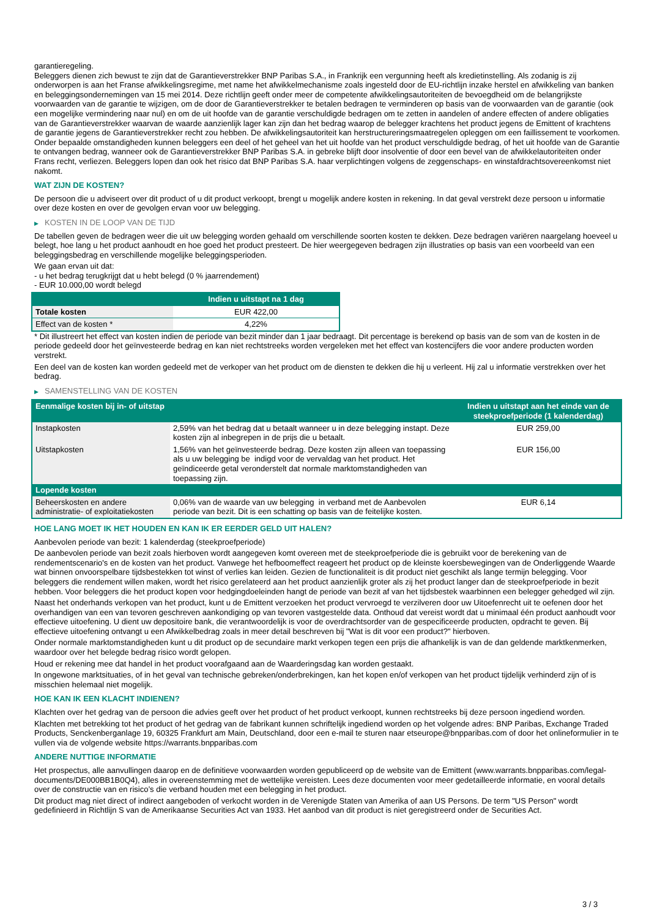garantieregeling.
Beleggers dienen zich bewust te zijn dat de Garantieverstrekker BNP Paribas S.A., in Frankrijk een vergunning heeft als kredietinstelling. Als zodanig is zij onderworpen is aan het Franse afwikkelingsregime, met name het afwikkelmechanisme zoals ingesteld door de EU-richtlijn inzake herstel en afwikkeling van banken en beleggingsondernemingen van 15 mei 2014. Deze richtlijn geeft onder meer de competente afwikkelingsautoriteiten de bevoegdheid om de belangrijkste voorwaarden van de garantie te wijzigen, om de door de Garantieverstrekker te betalen bedragen te verminderen op basis van de voorwaarden van de garantie (ook een mogelijke vermindering naar nul) en om de uit hoofde van de garantie verschuldigde bedragen om te zetten in aandelen of andere effecten of andere obligaties van de Garantieverstrekker waarvan de waarde aanzienlijk lager kan zijn dan het bedrag waarop de belegger krachtens het product jegens de Emittent of krachtens de garantie jegens de Garantieverstrekker recht zou hebben. De afwikkelingsautoriteit kan herstructureringsmaatregelen opleggen om een faillissement te voorkomen. Onder bepaalde omstandigheden kunnen beleggers een deel of het geheel van het uit hoofde van het product verschuldigde bedrag, of het uit hoofde van de Garantie te ontvangen bedrag, wanneer ook de Garantieverstrekker BNP Paribas S.A. in gebreke blijft door insolventie of door een bevel van de afwikkelautoriteiten onder Frans recht, verliezen. Beleggers lopen dan ook het risico dat BNP Paribas S.A. haar verplichtingen volgens de zeggenschaps- en winstafdrachtsovereenkomst niet nakomt.
WAT ZIJN DE KOSTEN?
De persoon die u adviseert over dit product of u dit product verkoopt, brengt u mogelijk andere kosten in rekening. In dat geval verstrekt deze persoon u informatie over deze kosten en over de gevolgen ervan voor uw belegging.
▶ KOSTEN IN DE LOOP VAN DE TIJD
De tabellen geven de bedragen weer die uit uw belegging worden gehaald om verschillende soorten kosten te dekken. Deze bedragen variëren naargelang hoeveel u belegt, hoe lang u het product aanhoudt en hoe goed het product presteert. De hier weergegeven bedragen zijn illustraties op basis van een voorbeeld van een beleggingsbedrag en verschillende mogelijke beleggingsperioden.
We gaan ervan uit dat:
- u het bedrag terugkrijgt dat u hebt belegd (0 % jaarrendement)
- EUR 10.000,00 wordt belegd
| | Indien u uitstapt na 1 dag |
| --- | --- |
| Totale kosten | EUR 422,00 |
| Effect van de kosten * | 4,22% |
* Dit illustreert het effect van kosten indien de periode van bezit minder dan 1 jaar bedraagt. Dit percentage is berekend op basis van de som van de kosten in de periode gedeeld door het geïnvesteerde bedrag en kan niet rechtstreeks worden vergeleken met het effect van kostencijfers die voor andere producten worden verstrekt.
Een deel van de kosten kan worden gedeeld met de verkoper van het product om de diensten te dekken die hij u verleent. Hij zal u informatie verstrekken over het bedrag.
▶ SAMENSTELLING VAN DE KOSTEN
| Eenmalige kosten bij in- of uitstap | | Indien u uitstapt aan het einde van de steekproefperiode (1 kalenderdag) |
| --- | --- | --- |
| Instapkosten | 2,59% van het bedrag dat u betaalt wanneer u in deze belegging instapt. Deze kosten zijn al inbegrepen in de prijs die u betaalt. | EUR 259,00 |
| Uitstapkosten | 1,56% van het geïnvesteerde bedrag. Deze kosten zijn alleen van toepassing als u uw belegging be indigd voor de vervaldag van het product. Het geïndiceerde getal veronderstelt dat normale marktomstandigheden van toepassing zijn. | EUR 156,00 |
| Lopende kosten | | |
| Beheerskosten en andere administratie- of exploitatiekosten | 0,06% van de waarde van uw belegging in verband met de Aanbevolen periode van bezit. Dit is een schatting op basis van de feitelijke kosten. | EUR 6,14 |
HOE LANG MOET IK HET HOUDEN EN KAN IK ER EERDER GELD UIT HALEN?
Aanbevolen periode van bezit: 1 kalenderdag (steekproefperiode)
De aanbevolen periode van bezit zoals hierboven wordt aangegeven komt overeen met de steekproefperiode die is gebruikt voor de berekening van de rendementscenario's en de kosten van het product. Vanwege het hefboomeffect reageert het product op de kleinste koersbewegingen van de Onderliggende Waarde wat binnen onvoorspelbare tijdsbestekken tot winst of verlies kan leiden. Gezien de functionaliteit is dit product niet geschikt als lange termijn belegging. Voor beleggers die rendement willen maken, wordt het risico gerelateerd aan het product aanzienlijk groter als zij het product langer dan de steekproefperiode in bezit hebben. Voor beleggers die het product kopen voor hedgingdoeleinden hangt de periode van bezit af van het tijdsbestek waarbinnen een belegger gehedged wil zijn.
Naast het onderhands verkopen van het product, kunt u de Emittent verzoeken het product vervroegd te verzilveren door uw Uitoefenrecht uit te oefenen door het overhandigen van een van tevoren geschreven aankondiging op van tevoren vastgestelde data. Onthoud dat vereist wordt dat u minimaal één product aanhoudt voor effectieve uitoefening. U dient uw depositoire bank, die verantwoordelijk is voor de overdrachtsorder van de gespecificeerde producten, opdracht te geven. Bij effectieve uitoefening ontvangt u een Afwikkelbedrag zoals in meer detail beschreven bij "Wat is dit voor een product?" hierboven.
Onder normale marktomstandigheden kunt u dit product op de secundaire markt verkopen tegen een prijs die afhankelijk is van de dan geldende marktkenmerken, waardoor over het belegde bedrag risico wordt gelopen.
Houd er rekening mee dat handel in het product voorafgaand aan de Waarderingsdag kan worden gestaakt.
In ongewone marktsituaties, of in het geval van technische gebreken/onderbrekingen, kan het kopen en/of verkopen van het product tijdelijk verhinderd zijn of is misschien helemaal niet mogelijk.
HOE KAN IK EEN KLACHT INDIENEN?
Klachten over het gedrag van de persoon die advies geeft over het product of het product verkoopt, kunnen rechtstreeks bij deze persoon ingediend worden.
Klachten met betrekking tot het product of het gedrag van de fabrikant kunnen schriftelijk ingediend worden op het volgende adres: BNP Paribas, Exchange Traded Products, Senckenberganlage 19, 60325 Frankfurt am Main, Deutschland, door een e-mail te sturen naar etseurope@bnpparibas.com of door het onlineformulier in te vullen via de volgende website https://warrants.bnpparibas.com
ANDERE NUTTIGE INFORMATIE
Het prospectus, alle aanvullingen daarop en de definitieve voorwaarden worden gepubliceerd op de website van de Emittent (www.warrants.bnpparibas.com/legal-documents/DE000BB1B0Q4), alles in overeenstemming met de wettelijke vereisten. Lees deze documenten voor meer gedetailleerde informatie, en vooral details over de constructie van en risico’s die verband houden met een belegging in het product.
Dit product mag niet direct of indirect aangeboden of verkocht worden in de Verenigde Staten van Amerika of aan US Persons. De term "US Person" wordt gedefinieerd in Richtlijn S van de Amerikaanse Securities Act van 1933. Het aanbod van dit product is niet geregistreerd onder de Securities Act.
3 / 3